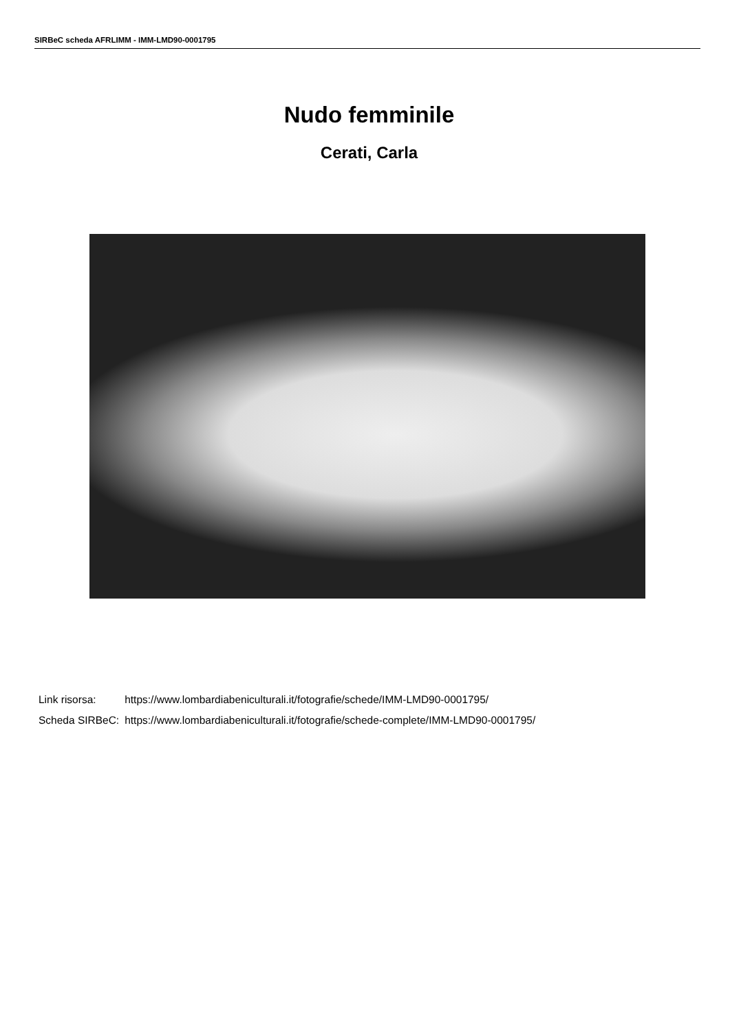SIRBeC scheda AFRLIMM - IMM-LMD90-0001795
Nudo femminile
Cerati, Carla
| Link risorsa: | https://www.lombardiabeniculturali.it/fotografie/schede/IMM-LMD90-0001795/ |
| Scheda SIRBeC: | https://www.lombardiabeniculturali.it/fotografie/schede-complete/IMM-LMD90-0001795/ |